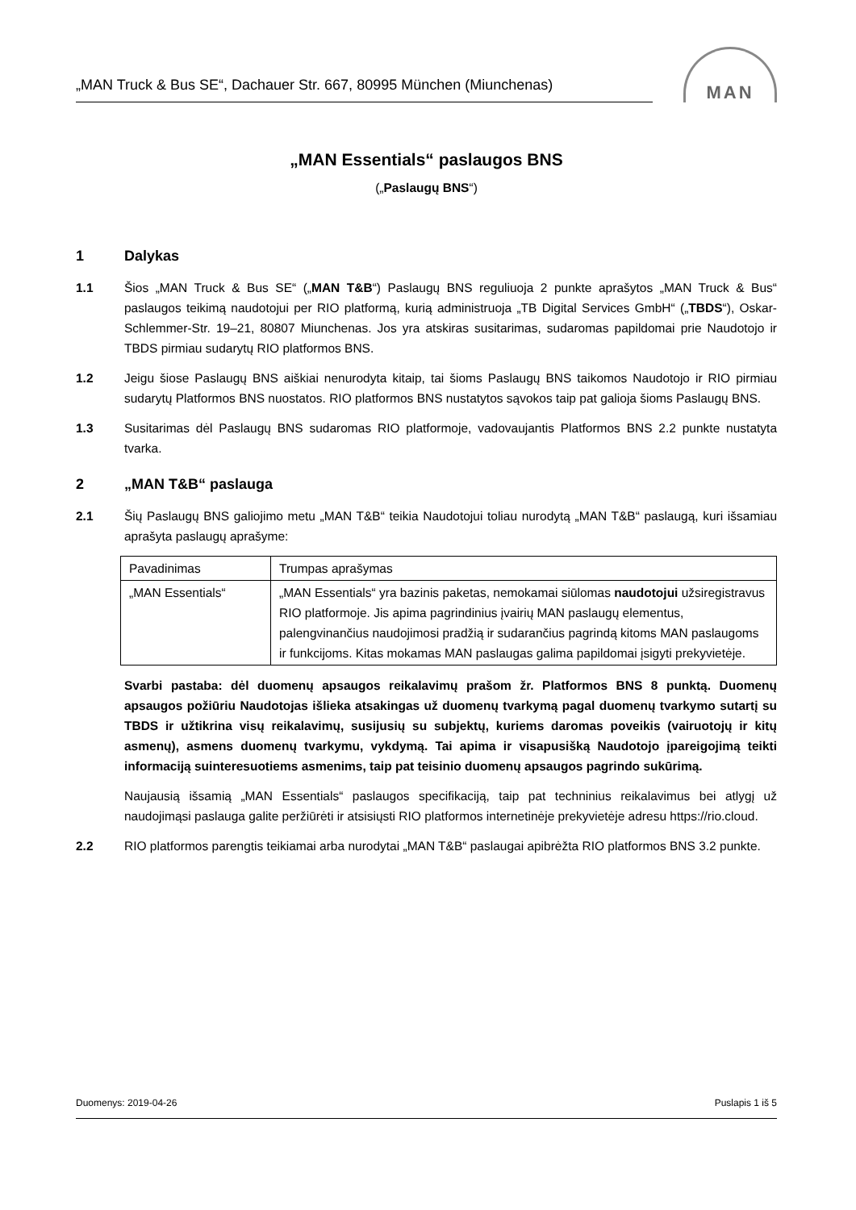„MAN Truck & Bus SE“, Dachauer Str. 667, 80995 München (Miunchenas)
MAN
„MAN Essentials“ paslaugos BNS
(„Paslaugų BNS“)
1 Dalykas
1.1 Šios „MAN Truck & Bus SE“ („MAN T&B“) Paslaugų BNS reguliuoja 2 punkte aprašytos „MAN Truck & Bus“ paslaugos teikimą naudotojui per RIO platformą, kurią administruoja „TB Digital Services GmbH“ („TBDS“), Oskar-Schlemmer-Str. 19–21, 80807 Miunchenas. Jos yra atskiras susitarimas, sudaromas papildomai prie Naudotojo ir TBDS pirmiau sudarytų RIO platformos BNS.
1.2 Jeigu šiose Paslaugų BNS aiškiai nenurodyta kitaip, tai šioms Paslaugų BNS taikomos Naudotojo ir RIO pirmiau sudarytų Platformos BNS nuostatos. RIO platformos BNS nustatytos sąvokos taip pat galioja šioms Paslaugų BNS.
1.3 Susitarimas dėl Paslaugų BNS sudaromas RIO platformoje, vadovaujantis Platformos BNS 2.2 punkte nustatyta tvarka.
2 „MAN T&B“ paslauga
2.1 Šių Paslaugų BNS galiojimo metu „MAN T&B“ teikia Naudotojui toliau nurodytą „MAN T&B“ paslaugą, kuri išsamiau aprašyta paslaugų aprašyme:
| Pavadinimas | Trumpas aprašymas |
| --- | --- |
| „MAN Essentials“ | „MAN Essentials“ yra bazinis paketas, nemokamai siūlomas naudotojui užsiregistravus RIO platformoje. Jis apima pagrindinius įvairių MAN paslaugų elementus, palengvinančius naudojimosi pradžią ir sudarančius pagrindą kitoms MAN paslaugoms ir funkcijoms. Kitas mokamas MAN paslaugas galima papildomai įsigyti prekyvietėje. |
Svarbi pastaba: dėl duomenų apsaugos reikalavimų prašom žr. Platformos BNS 8 punktą. Duomenų apsaugos požiūriu Naudotojas išlieka atsakingas už duomenų tvarkymą pagal duomenų tvarkymo sutartį su TBDS ir užtikrina visų reikalavimų, susijusių su subjektų, kuriems daromas poveikis (vairuotojų ir kitų asmenų), asmens duomenų tvarkymu, vykdymą. Tai apima ir visapusišką Naudotojo įpareigojimą teikti informaciją suinteresuotiems asmenims, taip pat teisinio duomenų apsaugos pagrindo sukūrimą.
Naujausią išsamią „MAN Essentials“ paslaugos specifikaciją, taip pat techninius reikalavimus bei atlygį už naudojimąsi paslauga galite peržiūrėti ir atsisiųsti RIO platformos internetinėje prekyvietėje adresu https://rio.cloud.
2.2 RIO platformos parengtis teikiamai arba nurodytai „MAN T&B“ paslaugai apibrėžta RIO platformos BNS 3.2 punkte.
Duomenys: 2019-04-26 Puslapis 1 iš 5